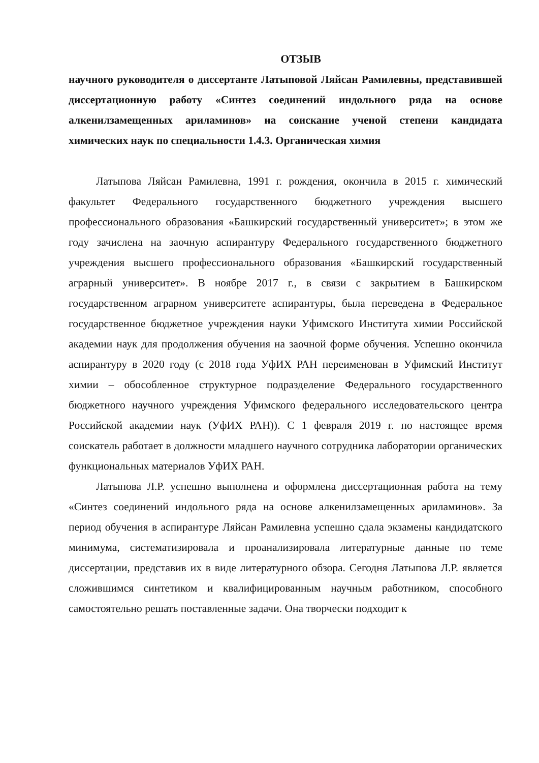ОТЗЫВ
научного руководителя о диссертанте Латыповой Ляйсан Рамилевны, представившей диссертационную работу «Синтез соединений индольного ряда на основе алкенилзамещенных ариламинов» на соискание ученой степени кандидата химических наук по специальности 1.4.3. Органическая химия
Латыпова Ляйсан Рамилевна, 1991 г. рождения, окончила в 2015 г. химический факультет Федерального государственного бюджетного учреждения высшего профессионального образования «Башкирский государственный университет»; в этом же году зачислена на заочную аспирантуру Федерального государственного бюджетного учреждения высшего профессионального образования «Башкирский государственный аграрный университет». В ноябре 2017 г., в связи с закрытием в Башкирском государственном аграрном университете аспирантуры, была переведена в Федеральное государственное бюджетное учреждения науки Уфимского Института химии Российской академии наук для продолжения обучения на заочной форме обучения. Успешно окончила аспирантуру в 2020 году (с 2018 года УфИХ РАН переименован в Уфимский Институт химии – обособленное структурное подразделение Федерального государственного бюджетного научного учреждения Уфимского федерального исследовательского центра Российской академии наук (УфИХ РАН)). С 1 февраля 2019 г. по настоящее время соискатель работает в должности младшего научного сотрудника лаборатории органических функциональных материалов УфИХ РАН.
Латыпова Л.Р. успешно выполнена и оформлена диссертационная работа на тему «Синтез соединений индольного ряда на основе алкенилзамещенных ариламинов». За период обучения в аспирантуре Ляйсан Рамилевна успешно сдала экзамены кандидатского минимума, систематизировала и проанализировала литературные данные по теме диссертации, представив их в виде литературного обзора. Сегодня Латыпова Л.Р. является сложившимся синтетиком и квалифицированным научным работником, способного самостоятельно решать поставленные задачи. Она творчески подходит к